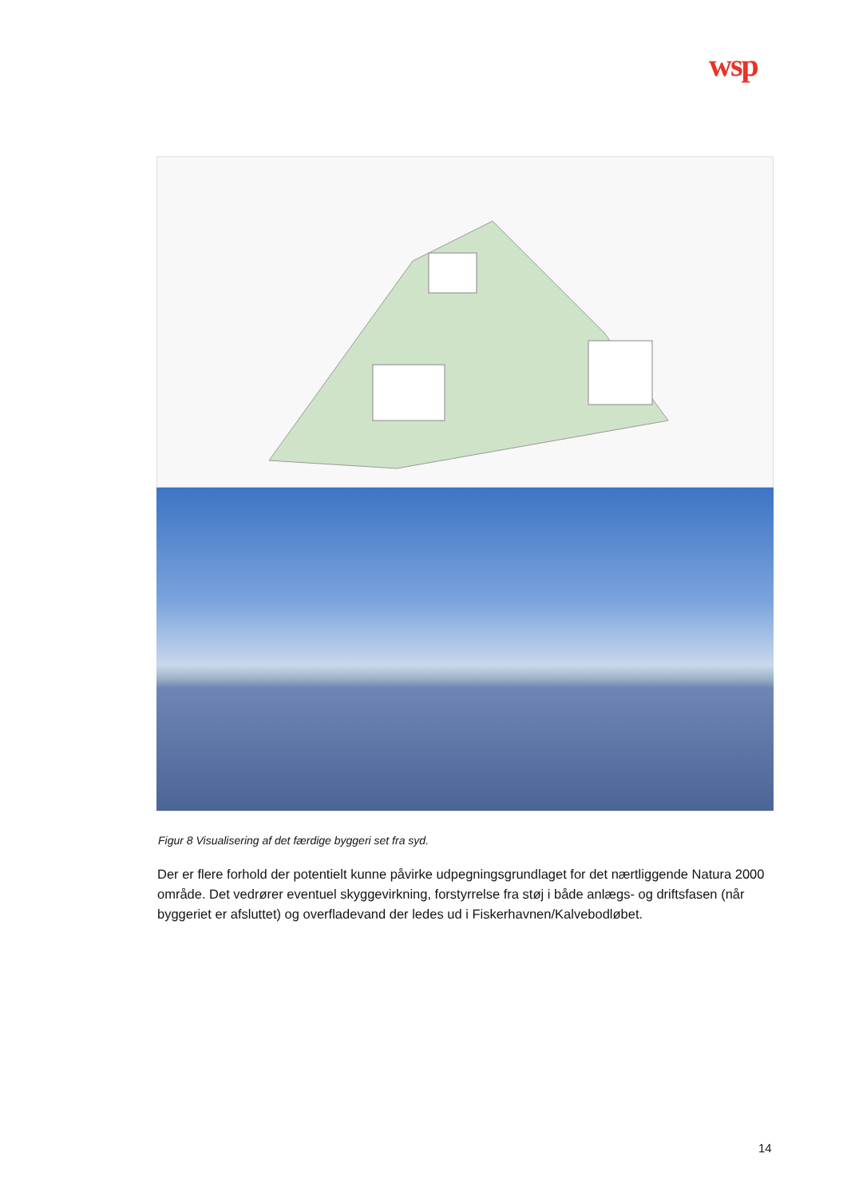wsp
Figur 8 Visualisering af det færdige byggeri set fra syd.
Der er flere forhold der potentielt kunne påvirke udpegningsgrundlaget for det nærtliggende Natura 2000 område. Det vedrører eventuel skyggevirkning, forstyrrelse fra støj i både anlægs- og driftsfasen (når byggeriet er afsluttet) og overfladevand der ledes ud i Fiskerhavnen/Kalvebodløbet.
14